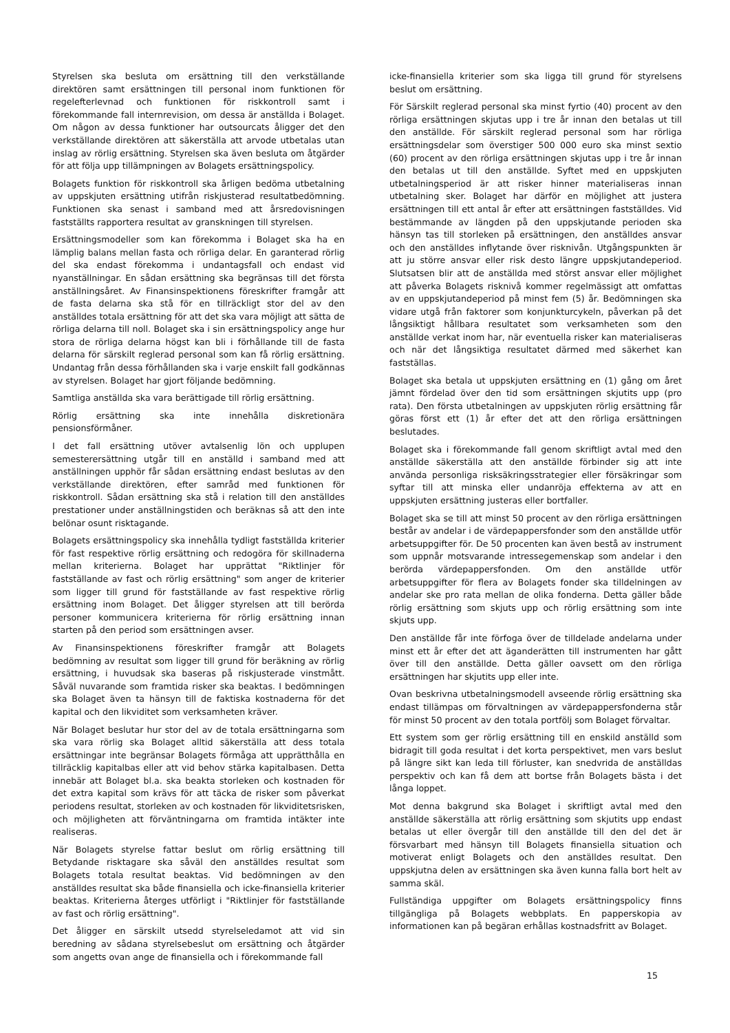Styrelsen ska besluta om ersättning till den verkställande direktören samt ersättningen till personal inom funktionen för regelefterlevnad och funktionen för riskkontroll samt i förekommande fall internrevision, om dessa är anställda i Bolaget. Om någon av dessa funktioner har outsourcats åligger det den verkställande direktören att säkerställa att arvode utbetalas utan inslag av rörlig ersättning. Styrelsen ska även besluta om åtgärder för att följa upp tillämpningen av Bolagets ersättningspolicy.
Bolagets funktion för riskkontroll ska årligen bedöma utbetalning av uppskjuten ersättning utifrån riskjusterad resultatbedömning. Funktionen ska senast i samband med att årsredovisningen fastställts rapportera resultat av granskningen till styrelsen.
Ersättningsmodeller som kan förekomma i Bolaget ska ha en lämplig balans mellan fasta och rörliga delar. En garanterad rörlig del ska endast förekomma i undantagsfall och endast vid nyanställningar. En sådan ersättning ska begränsas till det första anställningsåret. Av Finansinspektionens föreskrifter framgår att de fasta delarna ska stå för en tillräckligt stor del av den anställdes totala ersättning för att det ska vara möjligt att sätta de rörliga delarna till noll. Bolaget ska i sin ersättningspolicy ange hur stora de rörliga delarna högst kan bli i förhållande till de fasta delarna för särskilt reglerad personal som kan få rörlig ersättning. Undantag från dessa förhållanden ska i varje enskilt fall godkännas av styrelsen. Bolaget har gjort följande bedömning.
Samtliga anställda ska vara berättigade till rörlig ersättning.
Rörlig ersättning ska inte innehålla diskretionära pensionsförmåner.
I det fall ersättning utöver avtalsenlig lön och upplupen semesterersättning utgår till en anställd i samband med att anställningen upphör får sådan ersättning endast beslutas av den verkställande direktören, efter samråd med funktionen för riskkontroll. Sådan ersättning ska stå i relation till den anställdes prestationer under anställningstiden och beräknas så att den inte belönar osunt risktagande.
Bolagets ersättningspolicy ska innehålla tydligt fastställda kriterier för fast respektive rörlig ersättning och redogöra för skillnaderna mellan kriterierna. Bolaget har upprättat "Riktlinjer för fastställande av fast och rörlig ersättning" som anger de kriterier som ligger till grund för fastställande av fast respektive rörlig ersättning inom Bolaget. Det åligger styrelsen att till berörda personer kommunicera kriterierna för rörlig ersättning innan starten på den period som ersättningen avser.
Av Finansinspektionens föreskrifter framgår att Bolagets bedömning av resultat som ligger till grund för beräkning av rörlig ersättning, i huvudsak ska baseras på riskjusterade vinstmått. Såväl nuvarande som framtida risker ska beaktas. I bedömningen ska Bolaget även ta hänsyn till de faktiska kostnaderna för det kapital och den likviditet som verksamheten kräver.
När Bolaget beslutar hur stor del av de totala ersättningarna som ska vara rörlig ska Bolaget alltid säkerställa att dess totala ersättningar inte begränsar Bolagets förmåga att upprätthålla en tillräcklig kapitalbas eller att vid behov stärka kapitalbasen. Detta innebär att Bolaget bl.a. ska beakta storleken och kostnaden för det extra kapital som krävs för att täcka de risker som påverkat periodens resultat, storleken av och kostnaden för likviditetsrisken, och möjligheten att förväntningarna om framtida intäkter inte realiseras.
När Bolagets styrelse fattar beslut om rörlig ersättning till Betydande risktagare ska såväl den anställdes resultat som Bolagets totala resultat beaktas. Vid bedömningen av den anställdes resultat ska både finansiella och icke-finansiella kriterier beaktas. Kriterierna återges utförligt i "Riktlinjer för fastställande av fast och rörlig ersättning".
Det åligger en särskilt utsedd styrelseledamot att vid sin beredning av sådana styrelsebeslut om ersättning och åtgärder som angetts ovan ange de finansiella och i förekommande fall
icke-finansiella kriterier som ska ligga till grund för styrelsens beslut om ersättning.
För Särskilt reglerad personal ska minst fyrtio (40) procent av den rörliga ersättningen skjutas upp i tre år innan den betalas ut till den anställde. För särskilt reglerad personal som har rörliga ersättningsdelar som överstiger 500 000 euro ska minst sextio (60) procent av den rörliga ersättningen skjutas upp i tre år innan den betalas ut till den anställde. Syftet med en uppskjuten utbetalningsperiod är att risker hinner materialiseras innan utbetalning sker. Bolaget har därför en möjlighet att justera ersättningen till ett antal år efter att ersättningen fastställdes. Vid bestämmande av längden på den uppskjutande perioden ska hänsyn tas till storleken på ersättningen, den anställdes ansvar och den anställdes inflytande över risknivån. Utgångspunkten är att ju större ansvar eller risk desto längre uppskjutandeperiod. Slutsatsen blir att de anställda med störst ansvar eller möjlighet att påverka Bolagets risknivå kommer regelmässigt att omfattas av en uppskjutandeperiod på minst fem (5) år. Bedömningen ska vidare utgå från faktorer som konjunkturcykeln, påverkan på det långsiktigt hållbara resultatet som verksamheten som den anställde verkat inom har, när eventuella risker kan materialiseras och när det långsiktiga resultatet därmed med säkerhet kan fastställas.
Bolaget ska betala ut uppskjuten ersättning en (1) gång om året jämnt fördelad över den tid som ersättningen skjutits upp (pro rata). Den första utbetalningen av uppskjuten rörlig ersättning får göras först ett (1) år efter det att den rörliga ersättningen beslutades.
Bolaget ska i förekommande fall genom skriftligt avtal med den anställde säkerställa att den anställde förbinder sig att inte använda personliga risksäkringsstrategier eller försäkringar som syftar till att minska eller undanröja effekterna av att en uppskjuten ersättning justeras eller bortfaller.
Bolaget ska se till att minst 50 procent av den rörliga ersättningen består av andelar i de värdepappersfonder som den anställde utför arbetsuppgifter för. De 50 procenten kan även bestå av instrument som uppnår motsvarande intressegemenskap som andelar i den berörda värdepappersfonden. Om den anställde utför arbetsuppgifter för flera av Bolagets fonder ska tilldelningen av andelar ske pro rata mellan de olika fonderna. Detta gäller både rörlig ersättning som skjuts upp och rörlig ersättning som inte skjuts upp.
Den anställde får inte förfoga över de tilldelade andelarna under minst ett år efter det att äganderätten till instrumenten har gått över till den anställde. Detta gäller oavsett om den rörliga ersättningen har skjutits upp eller inte.
Ovan beskrivna utbetalningsmodell avseende rörlig ersättning ska endast tillämpas om förvaltningen av värdepappersfonderna står för minst 50 procent av den totala portfölj som Bolaget förvaltar.
Ett system som ger rörlig ersättning till en enskild anställd som bidragit till goda resultat i det korta perspektivet, men vars beslut på längre sikt kan leda till förluster, kan snedvrida de anställdas perspektiv och kan få dem att bortse från Bolagets bästa i det långa loppet.
Mot denna bakgrund ska Bolaget i skriftligt avtal med den anställde säkerställa att rörlig ersättning som skjutits upp endast betalas ut eller övergår till den anställde till den del det är försvarbart med hänsyn till Bolagets finansiella situation och motiverat enligt Bolagets och den anställdes resultat. Den uppskjutna delen av ersättningen ska även kunna falla bort helt av samma skäl.
Fullständiga uppgifter om Bolagets ersättningspolicy finns tillgängliga på Bolagets webbplats. En papperskopia av informationen kan på begäran erhållas kostnadsfritt av Bolaget.
15